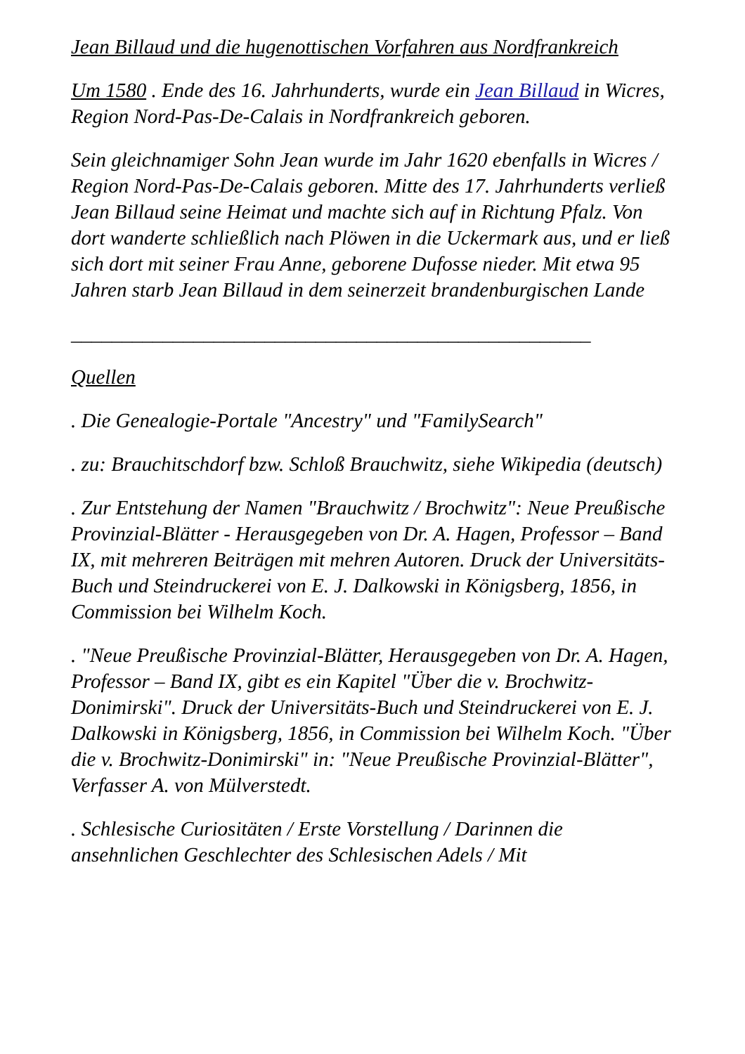Jean Billaud und die hugenottischen Vorfahren aus Nordfrankreich
Um 1580 . Ende des 16. Jahrhunderts, wurde ein Jean Billaud in Wicres, Region Nord-Pas-De-Calais in Nordfrankreich geboren.
Sein gleichnamiger Sohn Jean wurde im Jahr 1620 ebenfalls in Wicres / Region Nord-Pas-De-Calais geboren. Mitte des 17. Jahrhunderts verließ Jean Billaud seine Heimat und machte sich auf in Richtung Pfalz. Von dort wanderte schließlich nach Plöwen in die Uckermark aus, und er ließ sich dort mit seiner Frau Anne, geborene Dufosse nieder. Mit etwa 95 Jahren starb Jean Billaud in dem seinerzeit brandenburgischen Lande
___________________________________________________
Quellen
. Die Genealogie-Portale "Ancestry" und "FamilySearch"
. zu: Brauchitschdorf bzw. Schloß Brauchwitz, siehe Wikipedia (deutsch)
. Zur Entstehung der Namen "Brauchwitz / Brochwitz": Neue Preußische Provinzial-Blätter - Herausgegeben von Dr. A. Hagen, Professor – Band IX, mit mehreren Beiträgen mit mehren Autoren. Druck der Universitäts-Buch und Steindruckerei von E. J. Dalkowski in Königsberg, 1856, in Commission bei Wilhelm Koch.
. "Neue Preußische Provinzial-Blätter, Herausgegeben von Dr. A. Hagen, Professor – Band IX, gibt es ein Kapitel "Über die v. Brochwitz-Donimirski". Druck der Universitäts-Buch und Steindruckerei von E. J. Dalkowski in Königsberg, 1856, in Commission bei Wilhelm Koch. "Über die v. Brochwitz-Donimirski" in: "Neue Preußische Provinzial-Blätter", Verfasser A. von Mülverstedt.
. Schlesische Curiositäten / Erste Vorstellung / Darinnen die ansehnlichen Geschlechter des Schlesischen Adels / Mit